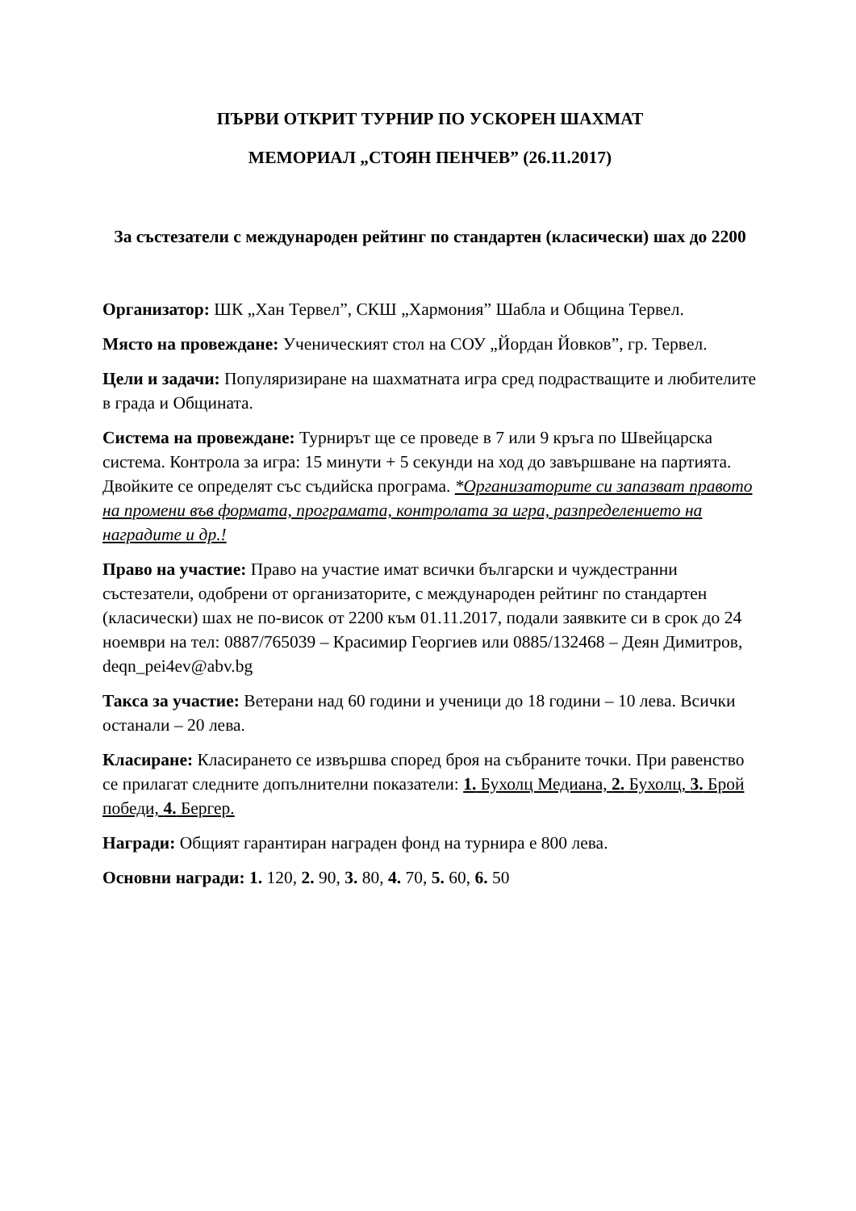ПЪРВИ ОТКРИТ ТУРНИР ПО УСКОРЕН ШАХМАТ
МЕМОРИАЛ „СТОЯН ПЕНЧЕВ” (26.11.2017)
За състезатели с международен рейтинг по стандартен (класически) шах до 2200
Организатор: ШК „Хан Тервел”, СКШ „Хармония” Шабла и Община Тервел.
Място на провеждане: Ученическият стол на СОУ „Йордан Йовков”, гр. Тервел.
Цели и задачи: Популяризиране на шахматната игра сред подрастващите и любителите в града и Общината.
Система на провеждане: Турнирът ще се проведе в 7 или 9 кръга по Швейцарска система. Контрола за игра: 15 минути + 5 секунди на ход до завършване на партията. Двойките се определят със съдийска програма. *Организаторите си запазват правото на промени във формата, програмата, контролата за игра, разпределението на наградите и др.!
Право на участие: Право на участие имат всички български и чуждестранни състезатели, одобрени от организаторите, с международен рейтинг по стандартен (класически) шах не по-висок от 2200 към 01.11.2017, подали заявките си в срок до 24 ноември на тел: 0887/765039 – Красимир Георгиев или 0885/132468 – Деян Димитров, deqn_pei4ev@abv.bg
Такса за участие: Ветерани над 60 години и ученици до 18 години – 10 лева. Всички останали – 20 лева.
Класиране: Класирането се извършва според броя на събраните точки. При равенство се прилагат следните допълнителни показатели: 1. Бухолц Медиана, 2. Бухолц, 3. Брой победи, 4. Бергер.
Награди: Общият гарантиран награден фонд на турнира е 800 лева.
Основни награди: 1. 120, 2. 90, 3. 80, 4. 70, 5. 60, 6. 50